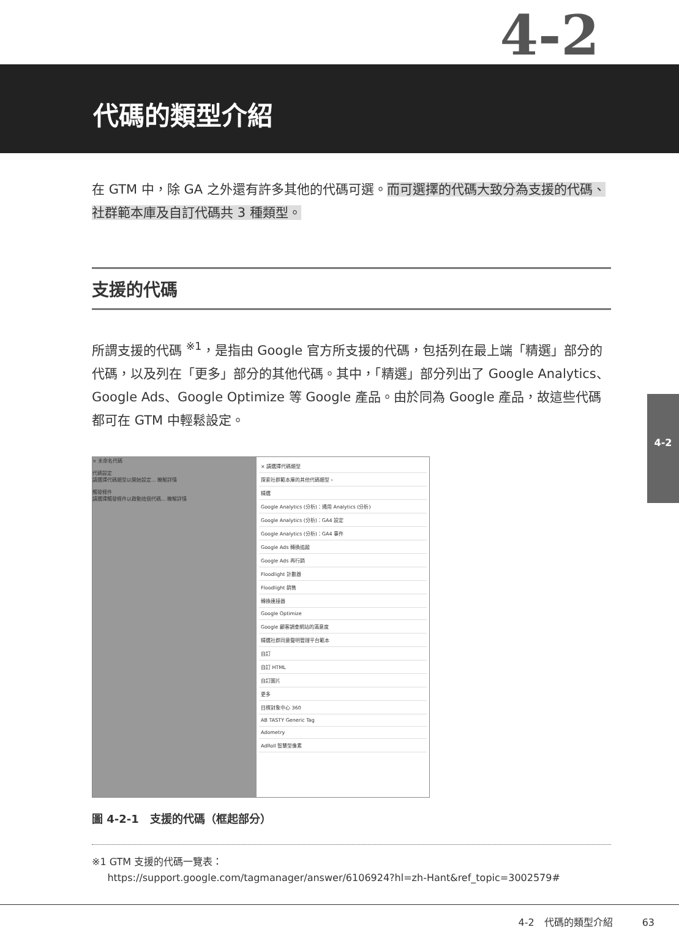4-2
代碼的類型介紹
在 GTM 中，除 GA 之外還有許多其他的代碼可選。而可選擇的代碼大致分為支援的代碼、社群範本庫及自訂代碼共 3 種類型。
支援的代碼
所謂支援的代碼 <sup>※1</sup>，是指由 Google 官方所支援的代碼，包括列在最上端「精選」部分的代碼，以及列在「更多」部分的其他代碼。其中，「精選」部分列出了 Google Analytics、Google Ads、Google Optimize 等 Google 產品。由於同為 Google 產品，故這些代碼都可在 GTM 中輕鬆設定。
× 未命名代碼
代碼設定
請選擇代碼類型以開始設定... 瞭解詳情
觸發條件
請選擇觸發條件以啟動這個代碼... 瞭解詳情
× 請選擇代碼類型
探索社群範本庫的其他代碼類型 ›
精選
Google Analytics (分析)：通用 Analytics (分析)
Google Analytics (分析)：GA4 設定
Google Analytics (分析)：GA4 事件
Google Ads 轉換追蹤
Google Ads 再行銷
Floodlight 計數器
Floodlight 銷售
轉換連接器
Google Optimize
Google 顧客調查網站的滿意度
精選社群同意聲明管理平台範本
自訂
自訂 HTML
自訂圖片
更多
目標對象中心 360
AB TASTY Generic Tag
Adometry
AdRoll 智慧型像素
圖 4-2-1　支援的代碼（框起部分）
※1 GTM 支援的代碼一覽表：
https://support.google.com/tagmanager/answer/6106924?hl=zh-Hant&ref_topic=3002579#
4-2
4-2　代碼的類型介紹　　　63